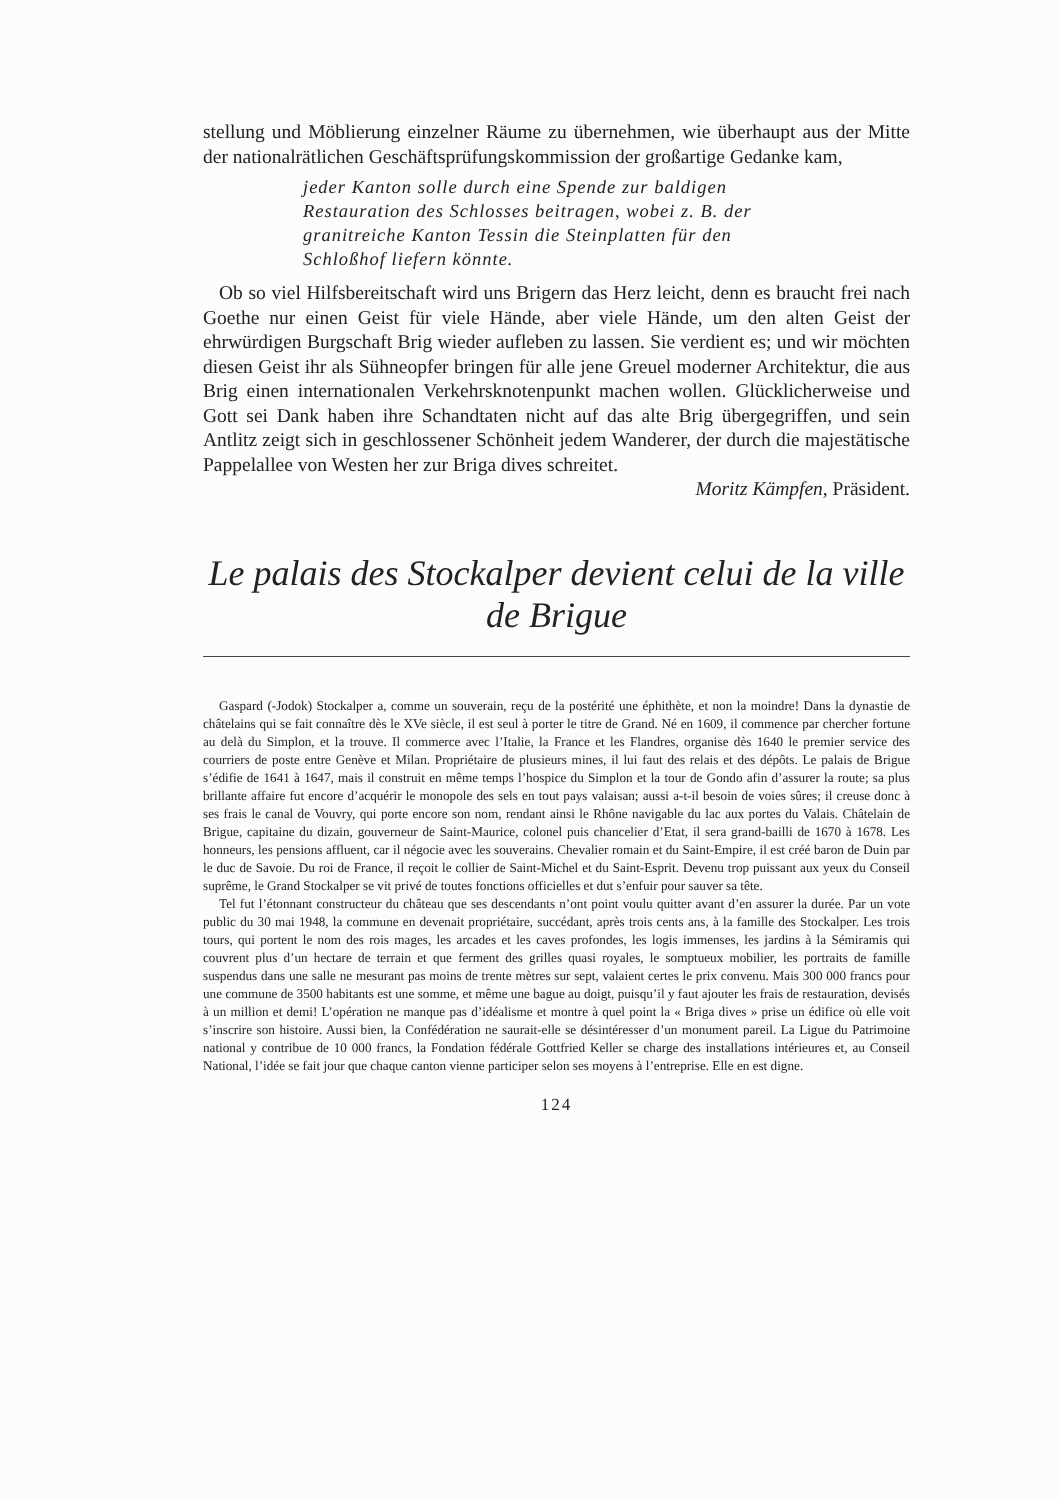stellung und Möblierung einzelner Räume zu übernehmen, wie überhaupt aus der Mitte der nationalrätlichen Geschäftsprüfungskommission der großartige Gedanke kam,
jeder Kanton solle durch eine Spende zur baldigen Restauration des Schlosses beitragen, wobei z. B. der granitreiche Kanton Tessin die Steinplatten für den Schloßhof liefern könnte.
Ob so viel Hilfsbereitschaft wird uns Brigern das Herz leicht, denn es braucht frei nach Goethe nur einen Geist für viele Hände, aber viele Hände, um den alten Geist der ehrwürdigen Burgschaft Brig wieder aufleben zu lassen. Sie verdient es; und wir möchten diesen Geist ihr als Sühneopfer bringen für alle jene Greuel moderner Architektur, die aus Brig einen internationalen Verkehrsknotenpunkt machen wollen. Glücklicherweise und Gott sei Dank haben ihre Schandtaten nicht auf das alte Brig übergegriffen, und sein Antlitz zeigt sich in geschlossener Schönheit jedem Wanderer, der durch die majestätische Pappelallee von Westen her zur Briga dives schreitet.
Moritz Kämpfen, Präsident.
Le palais des Stockalper devient celui de la ville de Brigue
Gaspard (-Jodok) Stockalper a, comme un souverain, reçu de la postérité une éphithète, et non la moindre! Dans la dynastie de châtelains qui se fait connaître dès le XVe siècle, il est seul à porter le titre de Grand. Né en 1609, il commence par chercher fortune au delà du Simplon, et la trouve. Il commerce avec l’Italie, la France et les Flandres, organise dès 1640 le premier service des courriers de poste entre Genève et Milan. Propriétaire de plusieurs mines, il lui faut des relais et des dépôts. Le palais de Brigue s’édifie de 1641 à 1647, mais il construit en même temps l’hospice du Simplon et la tour de Gondo afin d’assurer la route; sa plus brillante affaire fut encore d’acquérir le monopole des sels en tout pays valaisan; aussi a-t-il besoin de voies sûres; il creuse donc à ses frais le canal de Vouvry, qui porte encore son nom, rendant ainsi le Rhône navigable du lac aux portes du Valais. Châtelain de Brigue, capitaine du dizain, gouverneur de Saint-Maurice, colonel puis chancelier d’Etat, il sera grand-bailli de 1670 à 1678. Les honneurs, les pensions affluent, car il négocie avec les souverains. Chevalier romain et du Saint-Empire, il est créé baron de Duin par le duc de Savoie. Du roi de France, il reçoit le collier de Saint-Michel et du Saint-Esprit. Devenu trop puissant aux yeux du Conseil suprême, le Grand Stockalper se vit privé de toutes fonctions officielles et dut s’enfuir pour sauver sa tête.
Tel fut l’étonnant constructeur du château que ses descendants n’ont point voulu quitter avant d’en assurer la durée. Par un vote public du 30 mai 1948, la commune en devenait propriétaire, succédant, après trois cents ans, à la famille des Stockalper. Les trois tours, qui portent le nom des rois mages, les arcades et les caves profondes, les logis immenses, les jardins à la Sémiramis qui couvrent plus d’un hectare de terrain et que ferment des grilles quasi royales, le somptueux mobilier, les portraits de famille suspendus dans une salle ne mesurant pas moins de trente mètres sur sept, valaient certes le prix convenu. Mais 300 000 francs pour une commune de 3500 habitants est une somme, et même une bague au doigt, puisqu’il y faut ajouter les frais de restauration, devisés à un million et demi! L’opération ne manque pas d’idéalisme et montre à quel point la « Briga dives » prise un édifice où elle voit s’inscrire son histoire. Aussi bien, la Confédération ne saurait-elle se désintéresser d’un monument pareil. La Ligue du Patrimoine national y contribue de 10 000 francs, la Fondation fédérale Gottfried Keller se charge des installations intérieures et, au Conseil National, l’idée se fait jour que chaque canton vienne participer selon ses moyens à l’entreprise. Elle en est digne.
124